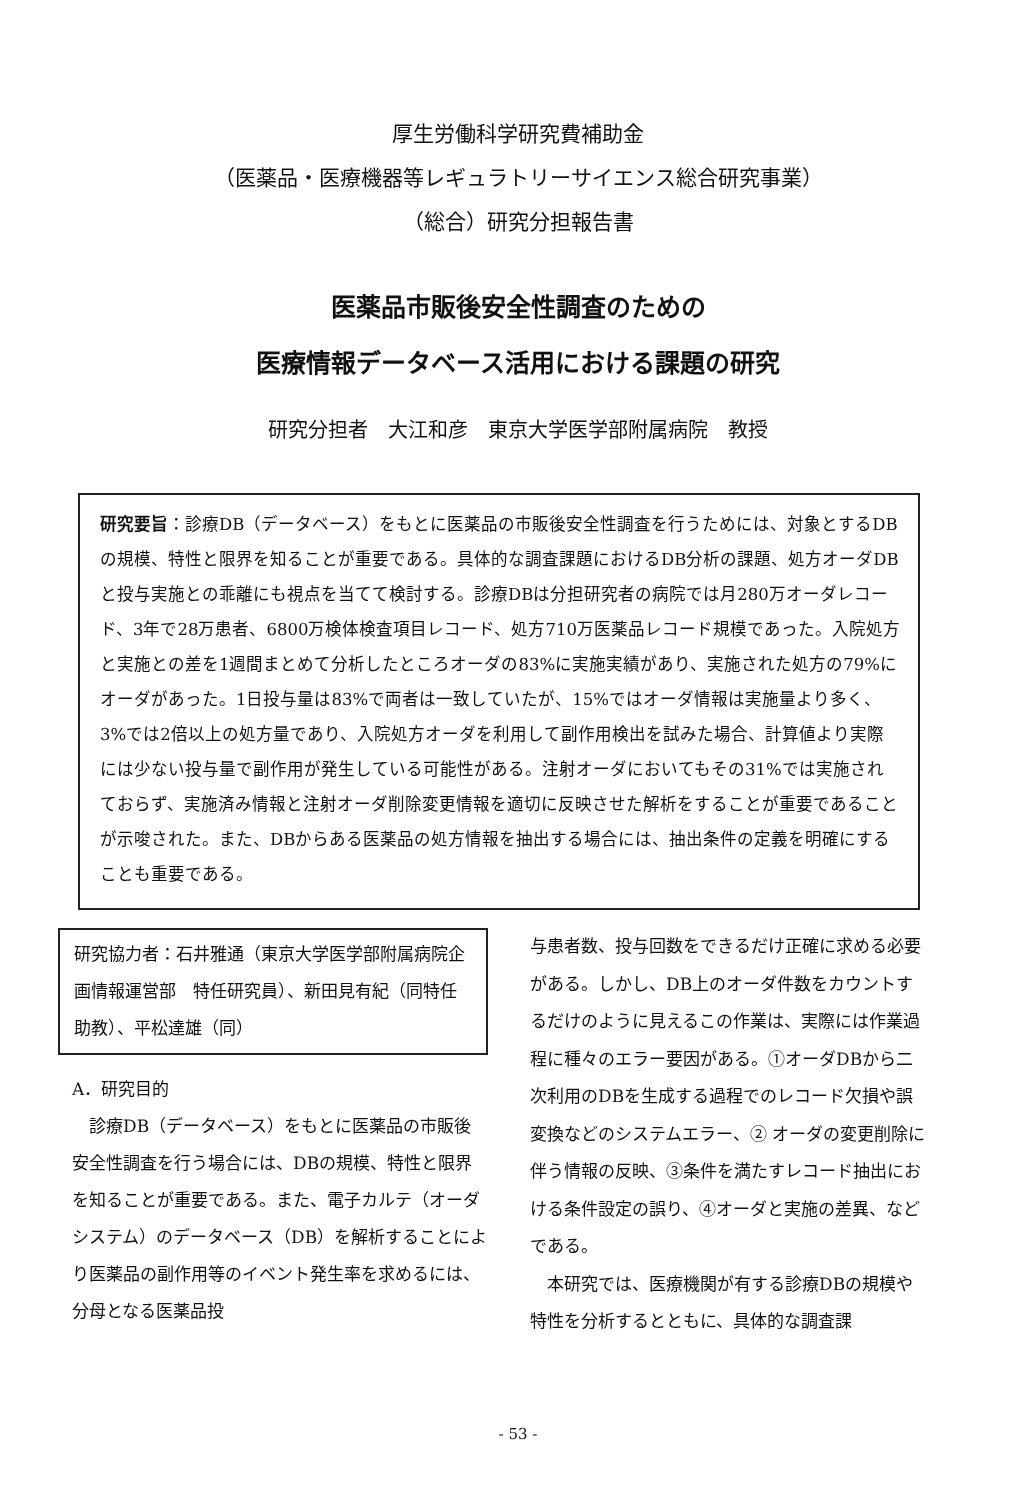厚生労働科学研究費補助金
（医薬品・医療機器等レギュラトリーサイエンス総合研究事業）
（総合）研究分担報告書
医薬品市販後安全性調査のための
医療情報データベース活用における課題の研究
研究分担者　大江和彦　東京大学医学部附属病院　教授
研究要旨：診療DB（データベース）をもとに医薬品の市販後安全性調査を行うためには、対象とするDBの規模、特性と限界を知ることが重要である。具体的な調査課題におけるDB分析の課題、処方オーダDBと投与実施との乖離にも視点を当てて検討する。診療DBは分担研究者の病院では月280万オーダレコード、3年で28万患者、6800万検体検査項目レコード、処方710万医薬品レコード規模であった。入院処方と実施との差を1週間まとめて分析したところオーダの83%に実施実績があり、実施された処方の79%にオーダがあった。1日投与量は83%で両者は一致していたが、15%ではオーダ情報は実施量より多く、3%では2倍以上の処方量であり、入院処方オーダを利用して副作用検出を試みた場合、計算値より実際には少ない投与量で副作用が発生している可能性がある。注射オーダにおいてもその31%では実施されておらず、実施済み情報と注射オーダ削除変更情報を適切に反映させた解析をすることが重要であることが示唆された。また、DBからある医薬品の処方情報を抽出する場合には、抽出条件の定義を明確にすることも重要である。
研究協力者：石井雅通（東京大学医学部附属病院企画情報運営部　特任研究員）、新田見有紀（同特任助教）、平松達雄（同）
A．研究目的
　診療DB（データベース）をもとに医薬品の市販後安全性調査を行う場合には、DBの規模、特性と限界を知ることが重要である。また、電子カルテ（オーダシステム）のデータベース（DB）を解析することにより医薬品の副作用等のイベント発生率を求めるには、分母となる医薬品投
与患者数、投与回数をできるだけ正確に求める必要がある。しかし、DB上のオーダ件数をカウントするだけのように見えるこの作業は、実際には作業過程に種々のエラー要因がある。①オーダDBから二次利用のDBを生成する過程でのレコード欠損や誤変換などのシステムエラー、② オーダの変更削除に伴う情報の反映、③条件を満たすレコード抽出における条件設定の誤り、④オーダと実施の差異、などである。
　本研究では、医療機関が有する診療DBの規模や特性を分析するとともに、具体的な調査課
- 53 -